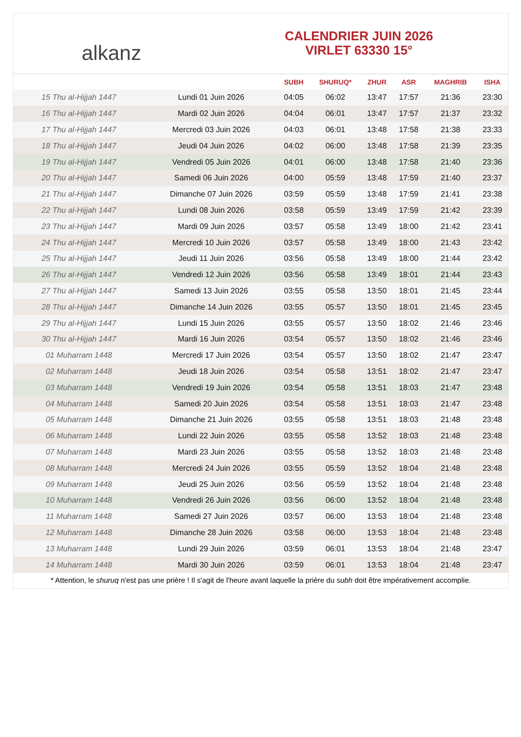alkanz
CALENDRIER JUIN 2026
VIRLET 63330 15°
| | | SUBH | SHURUQ* | ZHUR | ASR | MAGHRIB | ISHA |
| --- | --- | --- | --- | --- | --- | --- | --- |
| 15 Thu al-Hijjah 1447 | Lundi 01 Juin 2026 | 04:05 | 06:02 | 13:47 | 17:57 | 21:36 | 23:30 |
| 16 Thu al-Hijjah 1447 | Mardi 02 Juin 2026 | 04:04 | 06:01 | 13:47 | 17:57 | 21:37 | 23:32 |
| 17 Thu al-Hijjah 1447 | Mercredi 03 Juin 2026 | 04:03 | 06:01 | 13:48 | 17:58 | 21:38 | 23:33 |
| 18 Thu al-Hijjah 1447 | Jeudi 04 Juin 2026 | 04:02 | 06:00 | 13:48 | 17:58 | 21:39 | 23:35 |
| 19 Thu al-Hijjah 1447 | Vendredi 05 Juin 2026 | 04:01 | 06:00 | 13:48 | 17:58 | 21:40 | 23:36 |
| 20 Thu al-Hijjah 1447 | Samedi 06 Juin 2026 | 04:00 | 05:59 | 13:48 | 17:59 | 21:40 | 23:37 |
| 21 Thu al-Hijjah 1447 | Dimanche 07 Juin 2026 | 03:59 | 05:59 | 13:48 | 17:59 | 21:41 | 23:38 |
| 22 Thu al-Hijjah 1447 | Lundi 08 Juin 2026 | 03:58 | 05:59 | 13:49 | 17:59 | 21:42 | 23:39 |
| 23 Thu al-Hijjah 1447 | Mardi 09 Juin 2026 | 03:57 | 05:58 | 13:49 | 18:00 | 21:42 | 23:41 |
| 24 Thu al-Hijjah 1447 | Mercredi 10 Juin 2026 | 03:57 | 05:58 | 13:49 | 18:00 | 21:43 | 23:42 |
| 25 Thu al-Hijjah 1447 | Jeudi 11 Juin 2026 | 03:56 | 05:58 | 13:49 | 18:00 | 21:44 | 23:42 |
| 26 Thu al-Hijjah 1447 | Vendredi 12 Juin 2026 | 03:56 | 05:58 | 13:49 | 18:01 | 21:44 | 23:43 |
| 27 Thu al-Hijjah 1447 | Samedi 13 Juin 2026 | 03:55 | 05:58 | 13:50 | 18:01 | 21:45 | 23:44 |
| 28 Thu al-Hijjah 1447 | Dimanche 14 Juin 2026 | 03:55 | 05:57 | 13:50 | 18:01 | 21:45 | 23:45 |
| 29 Thu al-Hijjah 1447 | Lundi 15 Juin 2026 | 03:55 | 05:57 | 13:50 | 18:02 | 21:46 | 23:46 |
| 30 Thu al-Hijjah 1447 | Mardi 16 Juin 2026 | 03:54 | 05:57 | 13:50 | 18:02 | 21:46 | 23:46 |
| 01 Muharram 1448 | Mercredi 17 Juin 2026 | 03:54 | 05:57 | 13:50 | 18:02 | 21:47 | 23:47 |
| 02 Muharram 1448 | Jeudi 18 Juin 2026 | 03:54 | 05:58 | 13:51 | 18:02 | 21:47 | 23:47 |
| 03 Muharram 1448 | Vendredi 19 Juin 2026 | 03:54 | 05:58 | 13:51 | 18:03 | 21:47 | 23:48 |
| 04 Muharram 1448 | Samedi 20 Juin 2026 | 03:54 | 05:58 | 13:51 | 18:03 | 21:47 | 23:48 |
| 05 Muharram 1448 | Dimanche 21 Juin 2026 | 03:55 | 05:58 | 13:51 | 18:03 | 21:48 | 23:48 |
| 06 Muharram 1448 | Lundi 22 Juin 2026 | 03:55 | 05:58 | 13:52 | 18:03 | 21:48 | 23:48 |
| 07 Muharram 1448 | Mardi 23 Juin 2026 | 03:55 | 05:58 | 13:52 | 18:03 | 21:48 | 23:48 |
| 08 Muharram 1448 | Mercredi 24 Juin 2026 | 03:55 | 05:59 | 13:52 | 18:04 | 21:48 | 23:48 |
| 09 Muharram 1448 | Jeudi 25 Juin 2026 | 03:56 | 05:59 | 13:52 | 18:04 | 21:48 | 23:48 |
| 10 Muharram 1448 | Vendredi 26 Juin 2026 | 03:56 | 06:00 | 13:52 | 18:04 | 21:48 | 23:48 |
| 11 Muharram 1448 | Samedi 27 Juin 2026 | 03:57 | 06:00 | 13:53 | 18:04 | 21:48 | 23:48 |
| 12 Muharram 1448 | Dimanche 28 Juin 2026 | 03:58 | 06:00 | 13:53 | 18:04 | 21:48 | 23:48 |
| 13 Muharram 1448 | Lundi 29 Juin 2026 | 03:59 | 06:01 | 13:53 | 18:04 | 21:48 | 23:47 |
| 14 Muharram 1448 | Mardi 30 Juin 2026 | 03:59 | 06:01 | 13:53 | 18:04 | 21:48 | 23:47 |
* Attention, le shuruq n'est pas une prière ! Il s'agit de l'heure avant laquelle la prière du subh doit être impérativement accomplie.